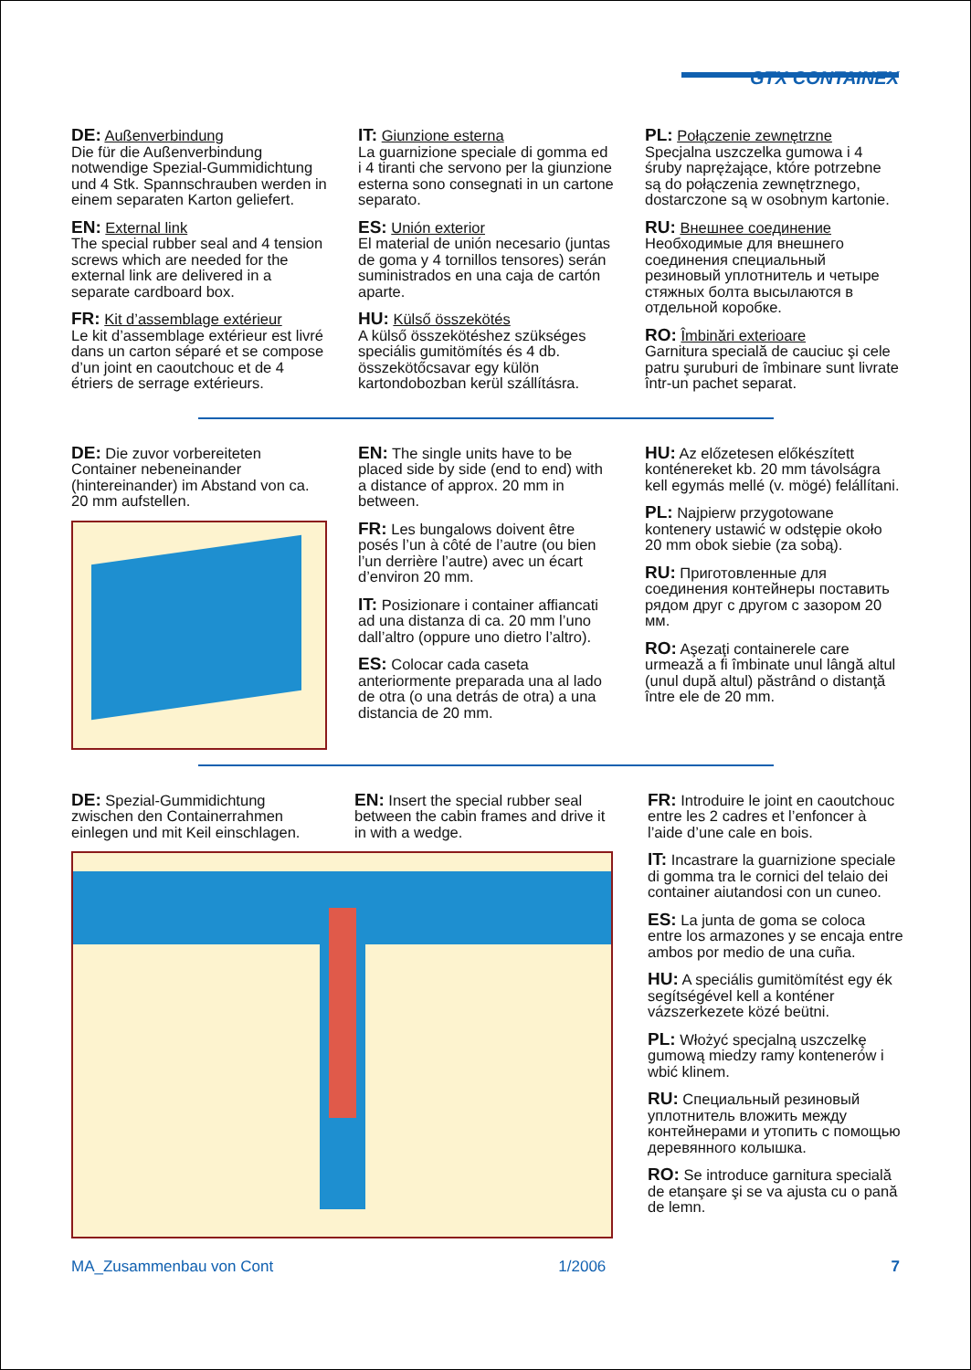GTX CONTAINEX
DE: Außenverbindung
Die für die Außenverbindung notwendige Spezial-Gummidichtung und 4 Stk. Spannschrauben werden in einem separaten Karton geliefert.
EN: External link
The special rubber seal and 4 tension screws which are needed for the external link are delivered in a separate cardboard box.
FR: Kit d’assemblage extérieur
Le kit d’assemblage extérieur est livré dans un carton séparé et se compose d’un joint en caoutchouc et de 4 étriers de serrage extérieurs.
IT: Giunzione esterna
La guarnizione speciale di gomma ed i 4 tiranti che servono per la giunzione esterna sono consegnati in un cartone separato.
ES: Unión exterior
El material de unión necesario (juntas de goma y 4 tornillos tensores) serán suministrados en una caja de cartón aparte.
HU: Külső összekötés
A külső összekötéshez szükséges speciális gumitömítés és 4 db. összekötőcsavar egy külön kartondobozban kerül szállításra.
PL: Połączenie zewnętrzne
Specjalna uszczelka gumowa i 4 śruby naprężające, które potrzebne są do połączenia zewnętrznego, dostarczone są w osobnym kartonie.
RU: Внешнее соединение
Необходимые для внешнего соединения специальный резиновый уплотнитель и четыре стяжных болта высылаются в отдельной коробке.
RO: Îmbinări exterioare
Garnitura specială de cauciuc şi cele patru şuruburi de îmbinare sunt livrate într-un pachet separat.
DE: Die zuvor vorbereiteten Container nebeneinander (hintereinander) im Abstand von ca. 20 mm aufstellen.
EN: The single units have to be placed side by side (end to end) with a distance of approx. 20 mm in between.
FR: Les bungalows doivent être posés l’un à côté de l’autre (ou bien l’un derrière l’autre) avec un écart d’environ 20 mm.
IT: Posizionare i container affiancati ad una distanza di ca. 20 mm l’uno dall’altro (oppure uno dietro l’altro).
ES: Colocar cada caseta anteriormente preparada una al lado de otra (o una detrás de otra) a una distancia de 20 mm.
HU: Az előzetesen előkészített konténereket kb. 20 mm távolságra kell egymás mellé (v. mögé) felállítani.
PL: Najpierw przygotowane kontenery ustawić w odstępie około 20 mm obok siebie (za sobą).
RU: Приготовленные для соединения контейнеры поставить рядом друг с другом с зазором 20 мм.
RO: Aşezaţi containerele care urmează a fi îmbinate unul lângă altul (unul după altul) păstrând o distanţă între ele de 20 mm.
DE: Spezial-Gummidichtung zwischen den Containerrahmen einlegen und mit Keil einschlagen.
EN: Insert the special rubber seal between the cabin frames and drive it in with a wedge.
FR: Introduire le joint en caoutchouc entre les 2 cadres et l’enfoncer à l’aide d’une cale en bois.
IT: Incastrare la guarnizione speciale di gomma tra le cornici del telaio dei container aiutandosi con un cuneo.
ES: La junta de goma se coloca entre los armazones y se encaja entre ambos por medio de una cuña.
HU: A speciális gumitömítést egy ék segítségével kell a konténer vázszerkezete közé beütni.
PL: Włożyć specjalną uszczelkę gumową miedzy ramy kontenerów i wbić klinem.
RU: Специальный резиновый уплотнитель вложить между контейнерами и утопить с помощью деревянного колышка.
RO: Se introduce garnitura specială de etanşare şi se va ajusta cu o pană de lemn.
MA_Zusammenbau von Cont 1/2006 7